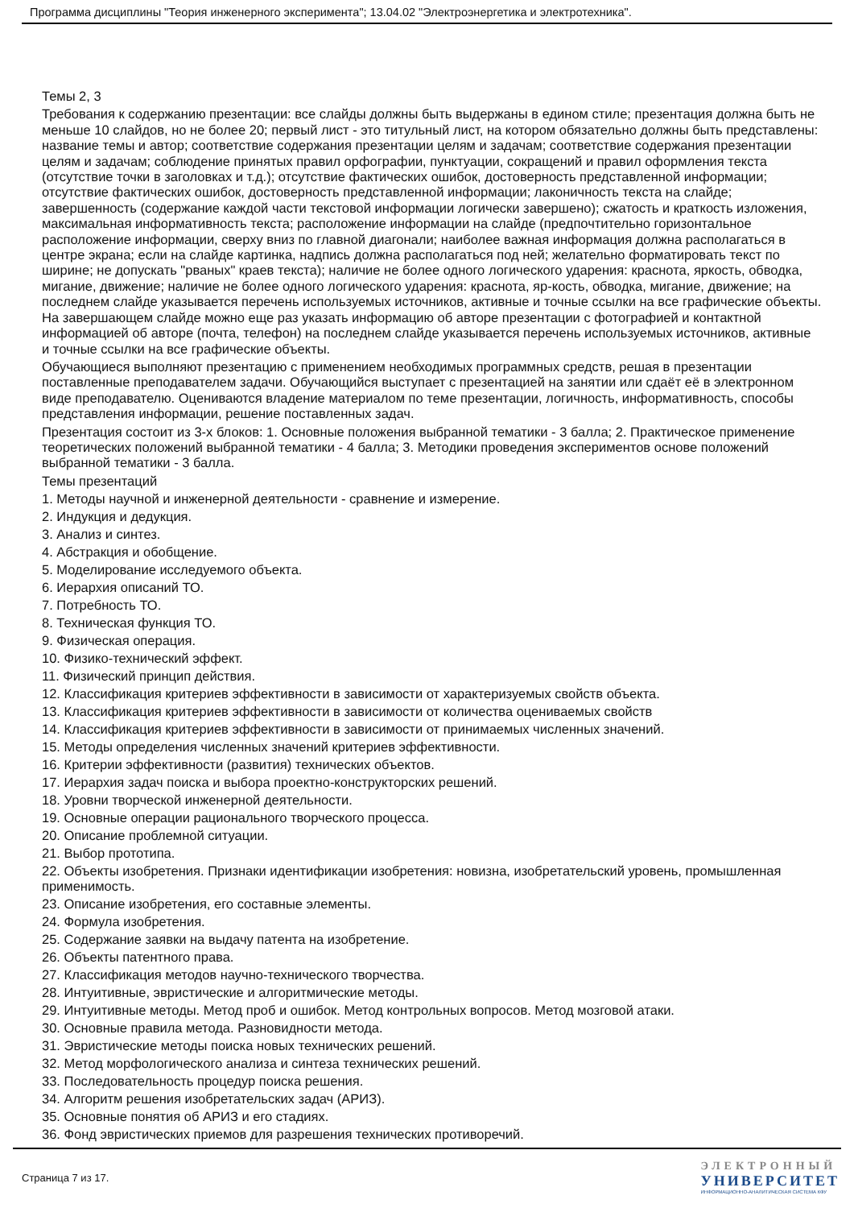Программа дисциплины "Теория инженерного эксперимента"; 13.04.02 "Электроэнергетика и электротехника".
Темы 2, 3
Требования к содержанию презентации: все слайды должны быть выдержаны в едином стиле; презентация должна быть не меньше 10 слайдов, но не более 20; первый лист - это титульный лист, на котором обязательно должны быть представлены: название темы и автор; соответствие содержания презентации целям и задачам; соответствие содержания презентации целям и задачам; соблюдение принятых правил орфографии, пунктуации, сокращений и правил оформления текста (отсутствие точки в заголовках и т.д.); отсутствие фактических ошибок, достоверность представленной информации; отсутствие фактических ошибок, достоверность представленной информации; лаконичность текста на слайде; завершенность (содержание каждой части текстовой информации логически завершено); сжатость и краткость изложения, максимальная информативность текста; расположение информации на слайде (предпочтительно горизонтальное расположение информации, сверху вниз по главной диагонали; наиболее важная информация должна располагаться в центре экрана; если на слайде картинка, надпись должна располагаться под ней; желательно форматировать текст по ширине; не допускать "рваных" краев текста); наличие не более одного логического ударения: краснота, яркость, обводка, мигание, движение; наличие не более одного логического ударения: краснота, яр-кость, обводка, мигание, движение; на последнем слайде указывается перечень используемых источников, активные и точные ссылки на все графические объекты. На завершающем слайде можно еще раз указать информацию об авторе презентации с фотографией и контактной информацией об авторе (почта, телефон) на последнем слайде указывается перечень используемых источников, активные и точные ссылки на все графические объекты.
Обучающиеся выполняют презентацию с применением необходимых программных средств, решая в презентации поставленные преподавателем задачи. Обучающийся выступает с презентацией на занятии или сдаёт её в электронном виде преподавателю. Оцениваются владение материалом по теме презентации, логичность, информативность, способы представления информации, решение поставленных задач.
Презентация состоит из 3-х блоков: 1. Основные положения выбранной тематики - 3 балла; 2. Практическое применение теоретических положений выбранной тематики - 4 балла; 3. Методики проведения экспериментов основе положений выбранной тематики - 3 балла.
Темы презентаций
1. Методы научной и инженерной деятельности - сравнение и измерение.
2. Индукция и дедукция.
3. Анализ и синтез.
4. Абстракция и обобщение.
5. Моделирование исследуемого объекта.
6. Иерархия описаний ТО.
7. Потребность ТО.
8. Техническая функция ТО.
9. Физическая операция.
10. Физико-технический эффект.
11. Физический принцип действия.
12. Классификация критериев эффективности в зависимости от характеризуемых свойств объекта.
13. Классификация критериев эффективности в зависимости от количества оцениваемых свойств
14. Классификация критериев эффективности в зависимости от принимаемых численных значений.
15. Методы определения численных значений критериев эффективности.
16. Критерии эффективности (развития) технических объектов.
17. Иерархия задач поиска и выбора проектно-конструкторских решений.
18. Уровни творческой инженерной деятельности.
19. Основные операции рационального творческого процесса.
20. Описание проблемной ситуации.
21. Выбор прототипа.
22. Объекты изобретения. Признаки идентификации изобретения: новизна, изобретательский уровень, промышленная применимость.
23. Описание изобретения, его составные элементы.
24. Формула изобретения.
25. Содержание заявки на выдачу патента на изобретение.
26. Объекты патентного права.
27. Классификация методов научно-технического творчества.
28. Интуитивные, эвристические и алгоритмические методы.
29. Интуитивные методы. Метод проб и ошибок. Метод контрольных вопросов. Метод мозговой атаки.
30. Основные правила метода. Разновидности метода.
31. Эвристические методы поиска новых технических решений.
32. Метод морфологического анализа и синтеза технических решений.
33. Последовательность процедур поиска решения.
34. Алгоритм решения изобретательских задач (АРИЗ).
35. Основные понятия об АРИЗ и его стадиях.
36. Фонд эвристических приемов для разрешения технических противоречий.
Страница 7 из 17.
ЭЛЕКТРОННЫЙ
УНИВЕРСИТЕТ
ИНФОРМАЦИОННО-АНАЛИТИЧЕСКАЯ СИСТЕМА КФУ